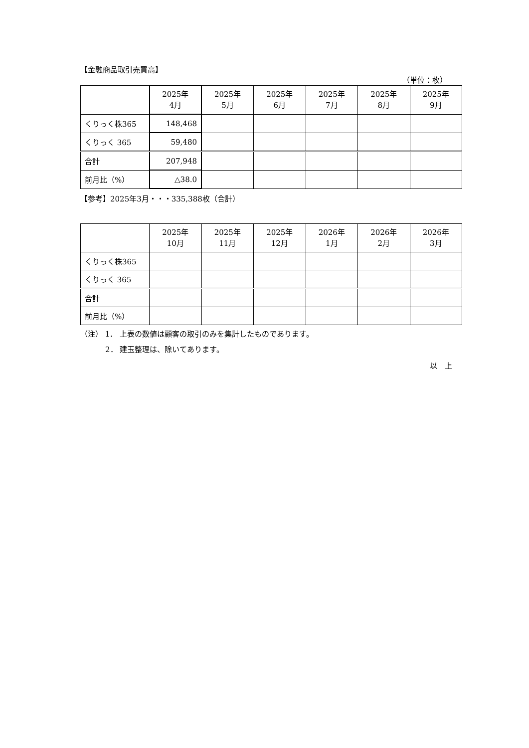【金融商品取引売買高】
（単位：枚）
| | 2025年 4月 | 2025年 5月 | 2025年 6月 | 2025年 7月 | 2025年 8月 | 2025年 9月 |
| くりっく株365 | 148,468 | | | | | |
| くりっく 365 | 59,480 | | | | | |
| 合計 | 207,948 | | | | | |
| 前月比（%） | △38.0 | | | | | |
【参考】2025年3月・・・335,388枚（合計）
| | 2025年 10月 | 2025年 11月 | 2025年 12月 | 2026年 1月 | 2026年 2月 | 2026年 3月 |
| くりっく株365 | | | | | | |
| くりっく 365 | | | | | | |
| 合計 | | | | | | |
| 前月比（%） | | | | | | |
（注） 1． 上表の数値は顧客の取引のみを集計したものであります。
2． 建玉整理は、除いてあります。
以　上